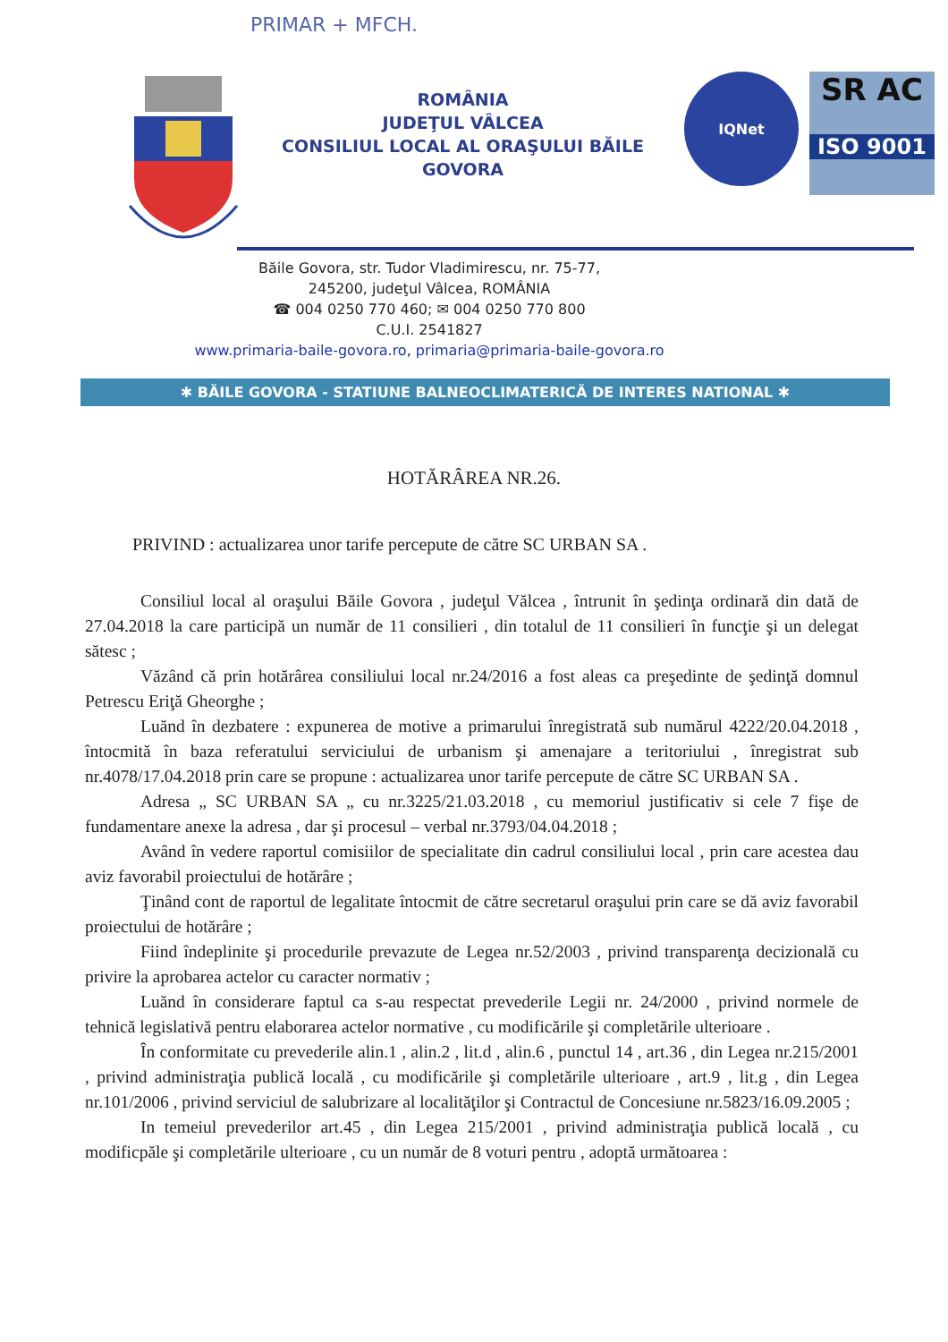PRIMAR + MFCH.
ROMÂNIA
JUDEŢUL VÂLCEA
CONSILIUL LOCAL AL ORAŞULUI BĂILE
GOVORA
IQNet
SR AC
ISO 9001
Băile Govora, str. Tudor Vladimirescu, nr. 75-77,
245200, judeţul Vâlcea, ROMÂNIA
☎ 004 0250 770 460; ✉ 004 0250 770 800
C.U.I. 2541827
www.primaria-baile-govora.ro, primaria@primaria-baile-govora.ro
✱ BĂILE GOVORA - STATIUNE BALNEOCLIMATERICĂ DE INTERES NATIONAL ✱
HOTĂRÂREA NR.26.
PRIVIND : actualizarea unor tarife percepute de către SC URBAN SA .
Consiliul local al oraşului Băile Govora , judeţul Vălcea , întrunit în şedinţa ordinară din dată de 27.04.2018 la care participă un număr de 11 consilieri , din totalul de 11 consilieri în funcţie şi un delegat sătesc ;
Văzând că prin hotărârea consiliului local nr.24/2016 a fost aleas ca preşedinte de şedinţă domnul Petrescu Eriţă Gheorghe ;
Luănd în dezbatere : expunerea de motive a primarului înregistrată sub numărul 4222/20.04.2018 , întocmită în baza referatului serviciului de urbanism şi amenajare a teritoriului , înregistrat sub nr.4078/17.04.2018 prin care se propune : actualizarea unor tarife percepute de către SC URBAN SA .
Adresa „ SC URBAN SA „ cu nr.3225/21.03.2018 , cu memoriul justificativ si cele 7 fişe de fundamentare anexe la adresa , dar şi procesul – verbal nr.3793/04.04.2018 ;
Având în vedere raportul comisiilor de specialitate din cadrul consiliului local , prin care acestea dau aviz favorabil proiectului de hotărâre ;
Ţinând cont de raportul de legalitate întocmit de către secretarul oraşului prin care se dă aviz favorabil proiectului de hotărâre ;
Fiind îndeplinite şi procedurile prevazute de Legea nr.52/2003 , privind transparenţa decizională cu privire la aprobarea actelor cu caracter normativ ;
Luănd în considerare faptul ca s-au respectat prevederile Legii nr. 24/2000 , privind normele de tehnică legislativă pentru elaborarea actelor normative , cu modificările şi completările ulterioare .
În conformitate cu prevederile alin.1 , alin.2 , lit.d , alin.6 , punctul 14 , art.36 , din Legea nr.215/2001 , privind administraţia publică locală , cu modificările şi completările ulterioare , art.9 , lit.g , din Legea nr.101/2006 , privind serviciul de salubrizare al localităţilor şi Contractul de Concesiune nr.5823/16.09.2005 ;
In temeiul prevederilor art.45 , din Legea 215/2001 , privind administraţia publică locală , cu modificpăle şi completările ulterioare , cu un număr de 8 voturi pentru , adoptă următoarea :